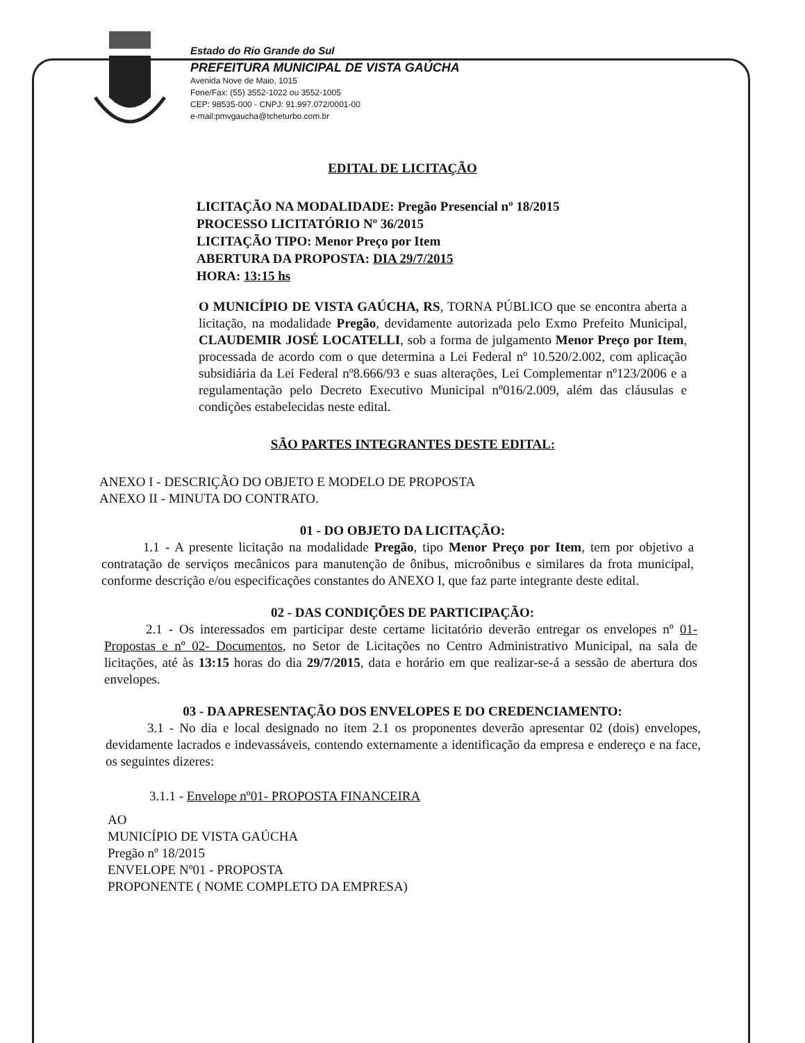Estado do Rio Grande do Sul
PREFEITURA MUNICIPAL DE VISTA GAÚCHA
Avenida Nove de Maio, 1015
Fone/Fax: (55) 3552-1022 ou 3552-1005
CEP: 98535-000 - CNPJ: 91.997.072/0001-00
e-mail:pmvgaucha@tcheturbo.com.br
EDITAL DE LICITAÇÃO
LICITAÇÃO NA MODALIDADE: Pregão Presencial nº 18/2015
PROCESSO LICITATÓRIO Nº 36/2015
LICITAÇÃO TIPO: Menor Preço por Item
ABERTURA DA PROPOSTA: DIA 29/7/2015
HORA: 13:15 hs
O MUNICÍPIO DE VISTA GAÚCHA, RS, TORNA PÚBLICO que se encontra aberta a licitação, na modalidade Pregão, devidamente autorizada pelo Exmo Prefeito Municipal, CLAUDEMIR JOSÉ LOCATELLI, sob a forma de julgamento Menor Preço por Item, processada de acordo com o que determina a Lei Federal nº 10.520/2.002, com aplicação subsidiária da Lei Federal nº8.666/93 e suas alterações, Lei Complementar nº123/2006 e a regulamentação pelo Decreto Executivo Municipal nº016/2.009, além das cláusulas e condições estabelecidas neste edital.
SÃO PARTES INTEGRANTES DESTE EDITAL:
ANEXO I - DESCRIÇÃO DO OBJETO E MODELO DE PROPOSTA
ANEXO II - MINUTA DO CONTRATO.
01 - DO OBJETO DA LICITAÇÃO:
1.1 - A presente licitação na modalidade Pregão, tipo Menor Preço por Item, tem por objetivo a contratação de serviços mecânicos para manutenção de ônibus, microônibus e similares da frota municipal, conforme descrição e/ou especificações constantes do ANEXO I, que faz parte integrante deste edital.
02 - DAS CONDIÇÕES DE PARTICIPAÇÃO:
2.1 - Os interessados em participar deste certame licitatório deverão entregar os envelopes nº 01- Propostas e nº 02- Documentos, no Setor de Licitações no Centro Administrativo Municipal, na sala de licitações, até às 13:15 horas do dia 29/7/2015, data e horário em que realizar-se-á a sessão de abertura dos envelopes.
03 - DA APRESENTAÇÃO DOS ENVELOPES E DO CREDENCIAMENTO:
3.1 - No dia e local designado no item 2.1 os proponentes deverão apresentar 02 (dois) envelopes, devidamente lacrados e indevassáveis, contendo externamente a identificação da empresa e endereço e na face, os seguintes dizeres:
3.1.1 - Envelope nº01- PROPOSTA FINANCEIRA
AO
MUNICÍPIO DE VISTA GAÚCHA
Pregão nº 18/2015
ENVELOPE Nº01 - PROPOSTA
PROPONENTE ( NOME COMPLETO DA EMPRESA)